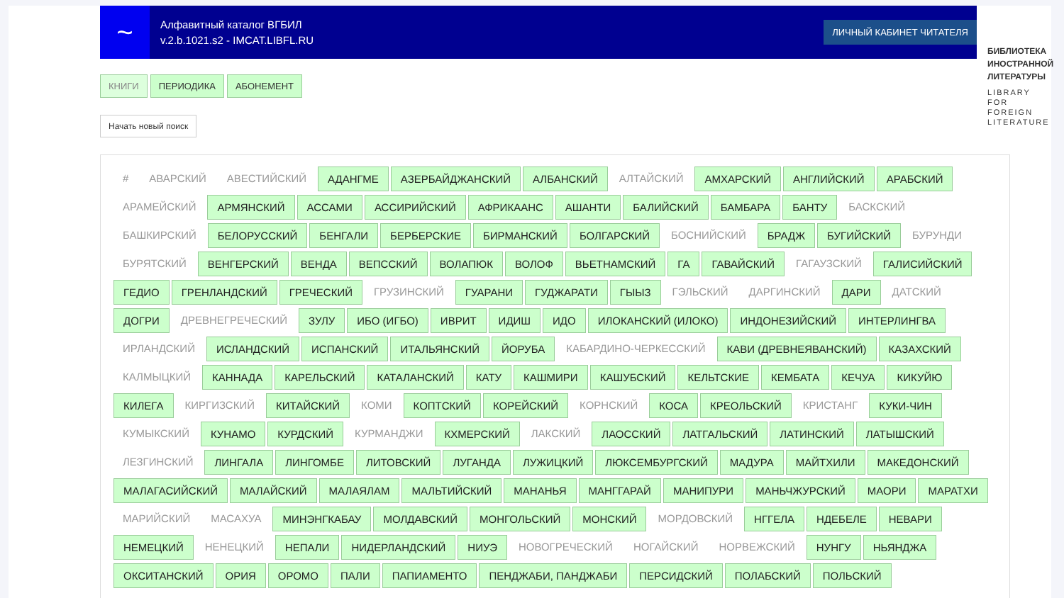~
Алфавитный каталог ВГБИЛ
v.2.b.1021.s2 - IMCAT.LIBFL.RU
ЛИЧНЫЙ КАБИНЕТ ЧИТАТЕЛЯ
БИБЛИОТЕКА
ИНОСТРАННОЙ
ЛИТЕРАТУРЫ
LIBRARY
FOR FOREIGN
LITERATURE
КНИГИ ПЕРИОДИКА АБОНЕМЕНТ
Начать новый поиск
# АВАРСКИЙ АВЕСТИЙСКИЙ АДАНГМЕ АЗЕРБАЙДЖАНСКИЙ АЛБАНСКИЙ АЛТАЙСКИЙ АМХАРСКИЙ АНГЛИЙСКИЙ АРАБСКИЙ АРАМЕЙСКИЙ АРМЯНСКИЙ АССАМИ АССИРИЙСКИЙ АФРИКААНС АШАНТИ БАЛИЙСКИЙ БАМБАРА БАНТУ БАСКСКИЙ БАШКИРСКИЙ БЕЛОРУССКИЙ БЕНГАЛИ БЕРБЕРСКИЕ БИРМАНСКИЙ БОЛГАРСКИЙ БОСНИЙСКИЙ БРАДЖ БУГИЙСКИЙ БУРУНДИ БУРЯТСКИЙ ВЕНГЕРСКИЙ ВЕНДА ВЕПССКИЙ ВОЛАПЮК ВОЛОФ ВЬЕТНАМСКИЙ ГА ГАВАЙСКИЙ ГАГАУЗСКИЙ ГАЛИСИЙСКИЙ ГЕДИО ГРЕНЛАНДСКИЙ ГРЕЧЕСКИЙ ГРУЗИНСКИЙ ГУАРАНИ ГУДЖАРАТИ ГЫЫЗ ГЭЛЬСКИЙ ДАРГИНСКИЙ ДАРИ ДАТСКИЙ ДОГРИ ДРЕВНЕГРЕЧЕСКИЙ ЗУЛУ ИБО (ИГБО) ИВРИТ ИДИШ ИДО ИЛОКАНСКИЙ (ИЛОКО) ИНДОНЕЗИЙСКИЙ ИНТЕРЛИНГВА ИРЛАНДСКИЙ ИСЛАНДСКИЙ ИСПАНСКИЙ ИТАЛЬЯНСКИЙ ЙОРУБА КАБАРДИНО-ЧЕРКЕССКИЙ КАВИ (ДРЕВНЕЯВАНСКИЙ) КАЗАХСКИЙ КАЛМЫЦКИЙ КАННАДА КАРЕЛЬСКИЙ КАТАЛАНСКИЙ КАТУ КАШМИРИ КАШУБСКИЙ КЕЛЬТСКИЕ КЕМБАТА КЕЧУА КИКУЙЮ КИЛЕГА КИРГИЗСКИЙ КИТАЙСКИЙ КОМИ КОПТСКИЙ КОРЕЙСКИЙ КОРНСКИЙ КОСА КРЕОЛЬСКИЙ КРИСТАНГ КУКИ-ЧИН КУМЫКСКИЙ КУНАМО КУРДСКИЙ КУРМАНДЖИ КХМЕРСКИЙ ЛАКСКИЙ ЛАОССКИЙ ЛАТГАЛЬСКИЙ ЛАТИНСКИЙ ЛАТЫШСКИЙ ЛЕЗГИНСКИЙ ЛИНГАЛА ЛИНГОМБЕ ЛИТОВСКИЙ ЛУГАНДА ЛУЖИЦКИЙ ЛЮКСЕМБУРГСКИЙ МАДУРА МАЙТХИЛИ МАКЕДОНСКИЙ МАЛАГАСИЙСКИЙ МАЛАЙСКИЙ МАЛАЯЛАМ МАЛЬТИЙСКИЙ МАНАНЬЯ МАНГГАРАЙ МАНИПУРИ МАНЬЧЖУРСКИЙ МАОРИ МАРАТХИ МАРИЙСКИЙ МАСАХУА МИНЭНГКАБАУ МОЛДАВСКИЙ МОНГОЛЬСКИЙ МОНСКИЙ МОРДОВСКИЙ НГГЕЛА НДЕБЕЛЕ НЕВАРИ НЕМЕЦКИЙ НЕНЕЦКИЙ НЕПАЛИ НИДЕРЛАНДСКИЙ НИУЭ НОВОГРЕЧЕСКИЙ НОГАЙСКИЙ НОРВЕЖСКИЙ НУНГУ НЬЯНДЖА ОКСИТАНСКИЙ ОРИЯ ОРОМО ПАЛИ ПАПИАМЕНТО ПЕНДЖАБИ, ПАНДЖАБИ ПЕРСИДСКИЙ ПОЛАБСКИЙ ПОЛЬСКИЙ